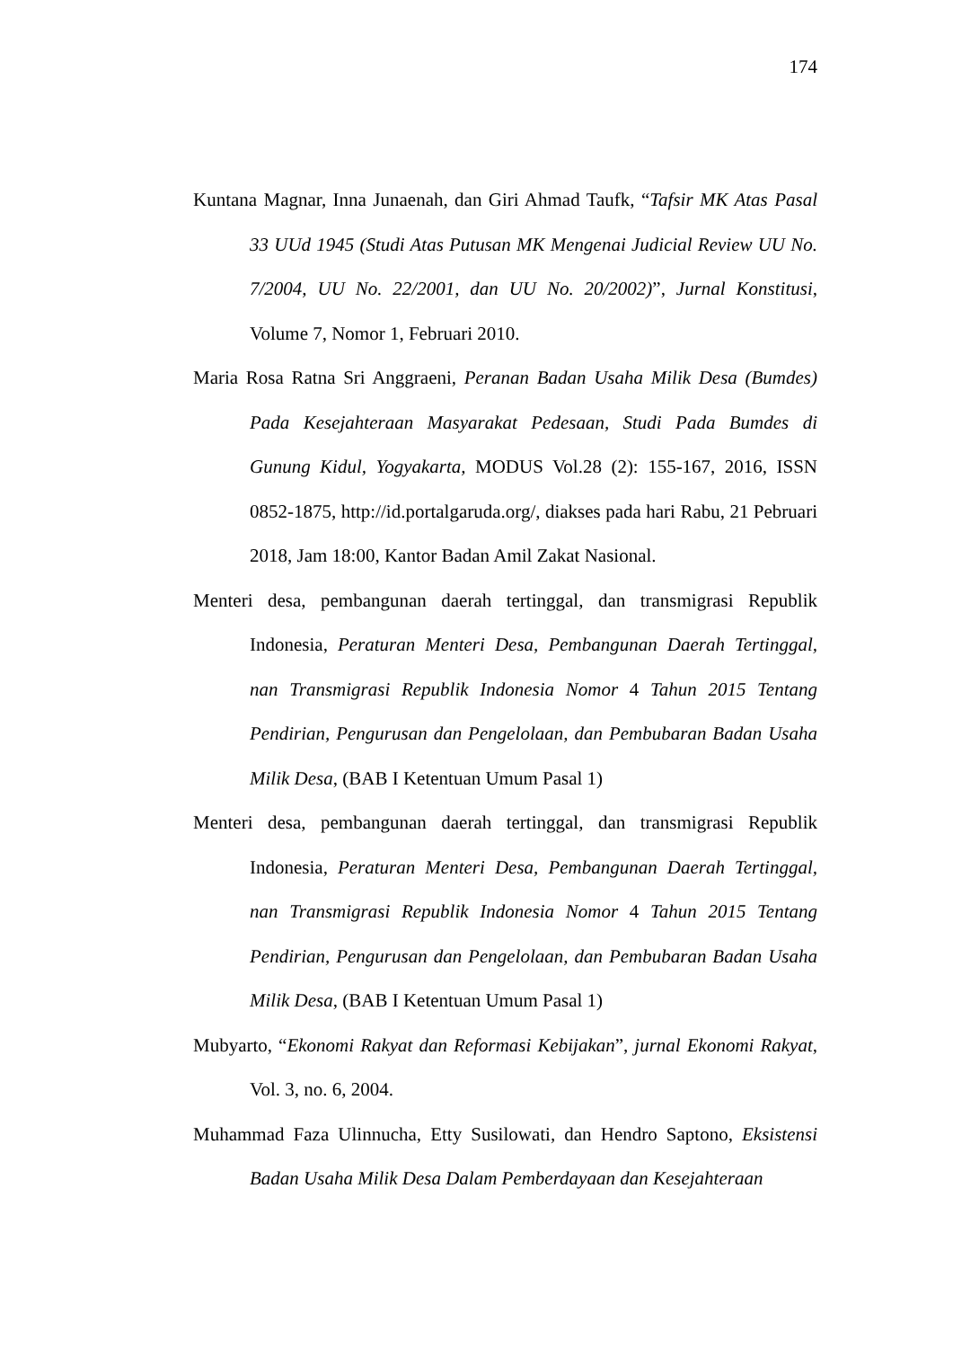174
Kuntana Magnar, Inna Junaenah, dan Giri Ahmad Taufk, “Tafsir MK Atas Pasal 33 UUd 1945 (Studi Atas Putusan MK Mengenai Judicial Review UU No. 7/2004, UU No. 22/2001, dan UU No. 20/2002)”, Jurnal Konstitusi, Volume 7, Nomor 1, Februari 2010.
Maria Rosa Ratna Sri Anggraeni, Peranan Badan Usaha Milik Desa (Bumdes) Pada Kesejahteraan Masyarakat Pedesaan, Studi Pada Bumdes di Gunung Kidul, Yogyakarta, MODUS Vol.28 (2): 155-167, 2016, ISSN 0852-1875, http://id.portalgaruda.org/, diakses pada hari Rabu, 21 Pebruari 2018, Jam 18:00, Kantor Badan Amil Zakat Nasional.
Menteri desa, pembangunan daerah tertinggal, dan transmigrasi Republik Indonesia, Peraturan Menteri Desa, Pembangunan Daerah Tertinggal, nan Transmigrasi Republik Indonesia Nomor 4 Tahun 2015 Tentang Pendirian, Pengurusan dan Pengelolaan, dan Pembubaran Badan Usaha Milik Desa, (BAB I Ketentuan Umum Pasal 1)
Menteri desa, pembangunan daerah tertinggal, dan transmigrasi Republik Indonesia, Peraturan Menteri Desa, Pembangunan Daerah Tertinggal, nan Transmigrasi Republik Indonesia Nomor 4 Tahun 2015 Tentang Pendirian, Pengurusan dan Pengelolaan, dan Pembubaran Badan Usaha Milik Desa, (BAB I Ketentuan Umum Pasal 1)
Mubyarto, “Ekonomi Rakyat dan Reformasi Kebijakan”, jurnal Ekonomi Rakyat, Vol. 3, no. 6, 2004.
Muhammad Faza Ulinnucha, Etty Susilowati, dan Hendro Saptono, Eksistensi Badan Usaha Milik Desa Dalam Pemberdayaan dan Kesejahteraan